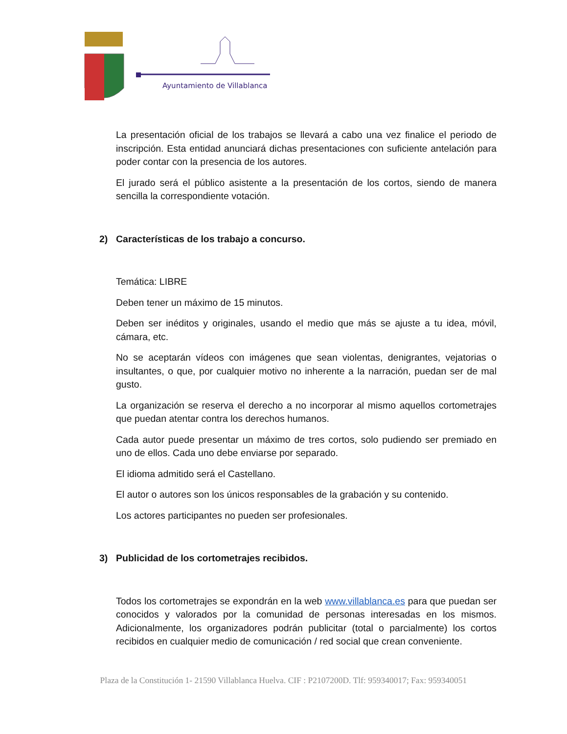Ayuntamiento de Villablanca
La presentación oficial de los trabajos se llevará a cabo una vez finalice el periodo de inscripción. Esta entidad anunciará dichas presentaciones con suficiente antelación para poder contar con la presencia de los autores.
El jurado será el público asistente a la presentación de los cortos, siendo de manera sencilla la correspondiente votación.
2) Características de los trabajo a concurso.
Temática: LIBRE
Deben tener un máximo de 15 minutos.
Deben ser inéditos y originales, usando el medio que más se ajuste a tu idea, móvil, cámara, etc.
No se aceptarán vídeos con imágenes que sean violentas, denigrantes, vejatorias o insultantes, o que, por cualquier motivo no inherente a la narración, puedan ser de mal gusto.
La organización se reserva el derecho a no incorporar al mismo aquellos cortometrajes que puedan atentar contra los derechos humanos.
Cada autor puede presentar un máximo de tres cortos, solo pudiendo ser premiado en uno de ellos. Cada uno debe enviarse por separado.
El idioma admitido será el Castellano.
El autor o autores son los únicos responsables de la grabación y su contenido.
Los actores participantes no pueden ser profesionales.
3) Publicidad de los cortometrajes recibidos.
Todos los cortometrajes se expondrán en la web www.villablanca.es para que puedan ser conocidos y valorados por la comunidad de personas interesadas en los mismos. Adicionalmente, los organizadores podrán publicitar (total o parcialmente) los cortos recibidos en cualquier medio de comunicación / red social que crean conveniente.
Plaza de la Constitución 1- 21590 Villablanca Huelva. CIF : P2107200D. Tlf: 959340017; Fax: 959340051